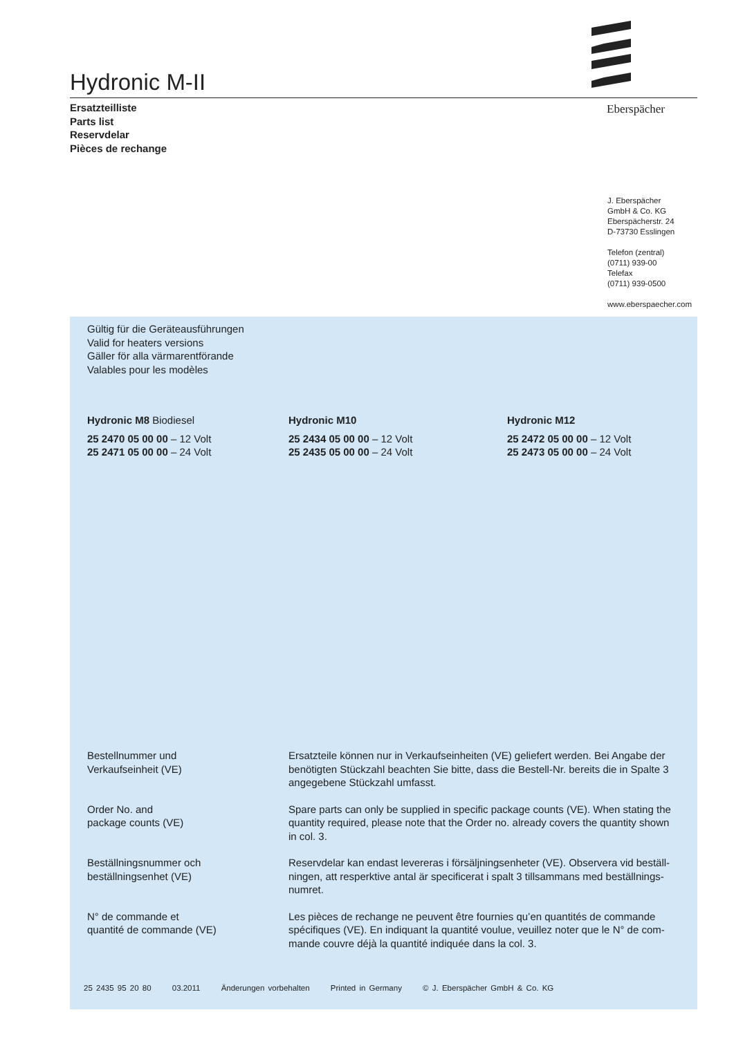Hydronic M-II
Ersatzteilliste
Parts list
Reservdelar
Pièces de rechange
Eberspächer
J. Eberspächer
GmbH & Co. KG
Eberspächerstr. 24
D-73730 Esslingen
Telefon (zentral)
(0711) 939-00
Telefax
(0711) 939-0500
www.eberspaecher.com
Gültig für die Geräteausführungen
Valid for heaters versions
Gäller för alla värmarentförande
Valables pour les modèles
Hydronic M8 Biodiesel
25 2470 05 00 00 – 12 Volt
25 2471 05 00 00 – 24 Volt
Hydronic M10
25 2434 05 00 00 – 12 Volt
25 2435 05 00 00 – 24 Volt
Hydronic M12
25 2472 05 00 00 – 12 Volt
25 2473 05 00 00 – 24 Volt
Bestellnummer und
Verkaufseinheit (VE)
Ersatzteile können nur in Verkaufseinheiten (VE) geliefert werden. Bei Angabe der benötigten Stückzahl beachten Sie bitte, dass die Bestell-Nr. bereits die in Spalte 3 angegebene Stückzahl umfasst.
Order No. and
package counts (VE)
Spare parts can only be supplied in specific package counts (VE). When stating the quantity required, please note that the Order no. already covers the quantity shown in col. 3.
Beställningsnummer och
beställningsenhet (VE)
Reservdelar kan endast levereras i försäljningsenheter (VE). Observera vid beställ-ningen, att resperktive antal är specificerat i spalt 3 tillsammans med beställnings-numret.
N° de commande et
quantité de commande (VE)
Les pièces de rechange ne peuvent être fournies qu’en quantités de commande spécifiques (VE). En indiquant la quantité voulue, veuillez noter que le N° de com-mande couvre déjà la quantité indiquée dans la col. 3.
25 2435 95 20 80 03.2011 Änderungen vorbehalten Printed in Germany © J. Eberspächer GmbH & Co. KG